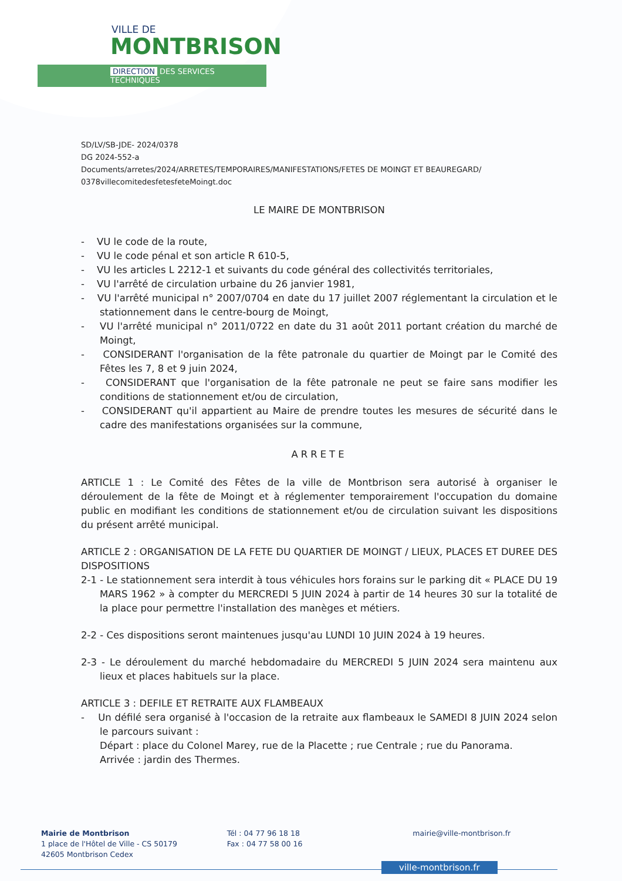VILLE DE
MONTBRISON
DIRECTION DES SERVICES TECHNIQUES
SD/LV/SB-JDE- 2024/0378
DG 2024-552-a
Documents/arretes/2024/ARRETES/TEMPORAIRES/MANIFESTATIONS/FETES DE MOINGT ET BEAUREGARD/
0378villecomitedesfetesfeteMoingt.doc
LE MAIRE DE MONTBRISON
- VU le code de la route,
- VU le code pénal et son article R 610-5,
- VU les articles L 2212-1 et suivants du code général des collectivités territoriales,
- VU l'arrêté de circulation urbaine du 26 janvier 1981,
- VU l'arrêté municipal n° 2007/0704 en date du 17 juillet 2007 réglementant la circulation et le stationnement dans le centre-bourg de Moingt,
- VU l'arrêté municipal n° 2011/0722 en date du 31 août 2011 portant création du marché de Moingt,
- CONSIDERANT l'organisation de la fête patronale du quartier de Moingt par le Comité des Fêtes les 7, 8 et 9 juin 2024,
- CONSIDERANT que l'organisation de la fête patronale ne peut se faire sans modifier les conditions de stationnement et/ou de circulation,
- CONSIDERANT qu'il appartient au Maire de prendre toutes les mesures de sécurité dans le cadre des manifestations organisées sur la commune,
ARRETE
ARTICLE 1 : Le Comité des Fêtes de la ville de Montbrison sera autorisé à organiser le déroulement de la fête de Moingt et à réglementer temporairement l'occupation du domaine public en modifiant les conditions de stationnement et/ou de circulation suivant les dispositions du présent arrêté municipal.
ARTICLE 2 : ORGANISATION DE LA FETE DU QUARTIER DE MOINGT / LIEUX, PLACES ET DUREE DES DISPOSITIONS
2-1 - Le stationnement sera interdit à tous véhicules hors forains sur le parking dit « PLACE DU 19 MARS 1962 » à compter du MERCREDI 5 JUIN 2024 à partir de 14 heures 30 sur la totalité de la place pour permettre l'installation des manèges et métiers.
2-2 - Ces dispositions seront maintenues jusqu'au LUNDI 10 JUIN 2024 à 19 heures.
2-3 - Le déroulement du marché hebdomadaire du MERCREDI 5 JUIN 2024 sera maintenu aux lieux et places habituels sur la place.
ARTICLE 3 : DEFILE ET RETRAITE AUX FLAMBEAUX
- Un défilé sera organisé à l'occasion de la retraite aux flambeaux le SAMEDI 8 JUIN 2024 selon le parcours suivant :
Départ : place du Colonel Marey, rue de la Placette ; rue Centrale ; rue du Panorama.
Arrivée : jardin des Thermes.
Mairie de Montbrison
1 place de l'Hôtel de Ville - CS 50179
42605 Montbrison Cedex
Tél : 04 77 96 18 18
Fax : 04 77 58 00 16
mairie@ville-montbrison.fr
ville-montbrison.fr